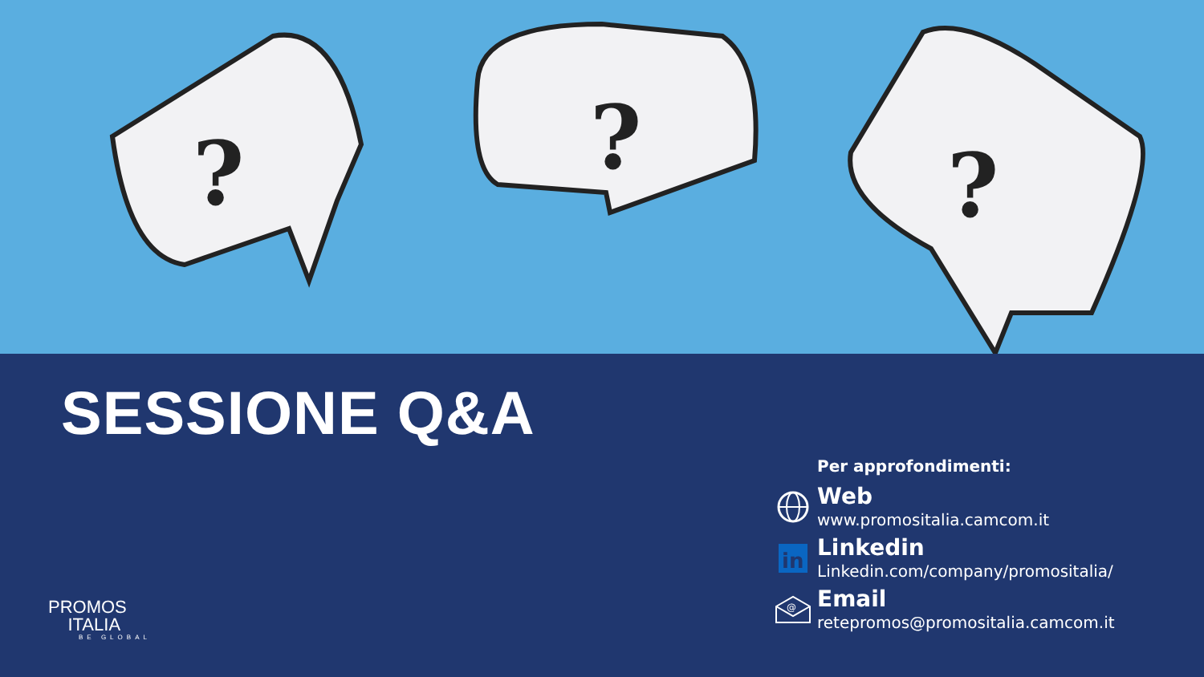?
?
?
SESSIONE Q&A
Per approfondimenti:
Web
www.promositalia.camcom.it
in
Linkedin
Linkedin.com/company/promositalia/
@
Email
retepromos@promositalia.camcom.it
PROMOS
ITALIA
BE GLOBAL